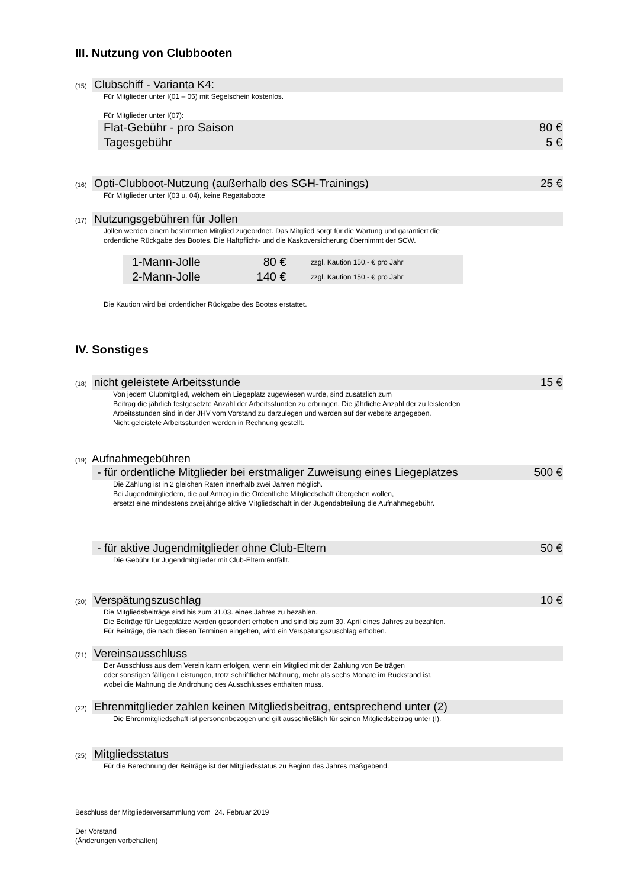III. Nutzung von Clubbooten
(15)
Clubschiff - Varianta K4:
Für Mitglieder unter I(01 – 05) mit Segelschein kostenlos.
Für Mitglieder unter I(07):
Flat-Gebühr - pro Saison 80 €
Tagesgebühr 5 €
(16)
Opti-Clubboot-Nutzung (außerhalb des SGH-Trainings) 25 €
Für Mitglieder unter I(03 u. 04), keine Regattaboote
(17)
Nutzungsgebühren für Jollen
Jollen werden einem bestimmten Mitglied zugeordnet. Das Mitglied sorgt für die Wartung und garantiert die
ordentliche Rückgabe des Bootes. Die Haftpflicht- und die Kaskoversicherung übernimmt der SCW.
| 1-Mann-Jolle | 80 € | zzgl. Kaution 150,- € pro Jahr |
| 2-Mann-Jolle | 140 € | zzgl. Kaution 150,- € pro Jahr |
Die Kaution wird bei ordentlicher Rückgabe des Bootes erstattet.
IV. Sonstiges
(18)
nicht geleistete Arbeitsstunde 15 €
Von jedem Clubmitglied, welchem ein Liegeplatz zugewiesen wurde, sind zusätzlich zum
Beitrag die jährlich festgesetzte Anzahl der Arbeitsstunden zu erbringen. Die jährliche Anzahl der zu leistenden
Arbeitsstunden sind in der JHV vom Vorstand zu darzulegen und werden auf der website angegeben.
Nicht geleistete Arbeitsstunden werden in Rechnung gestellt.
(19) Aufnahmegebühren
- für ordentliche Mitglieder bei erstmaliger Zuweisung eines Liegeplatzes 500 €
Die Zahlung ist in 2 gleichen Raten innerhalb zwei Jahren möglich.
Bei Jugendmitgliedern, die auf Antrag in die Ordentliche Mitgliedschaft übergehen wollen,
ersetzt eine mindestens zweijährige aktive Mitgliedschaft in der Jugendabteilung die Aufnahmegebühr.
- für aktive Jugendmitglieder ohne Club-Eltern 50 €
Die Gebühr für Jugendmitglieder mit Club-Eltern entfällt.
(20)
Verspätungszuschlag 10 €
Die Mitgliedsbeiträge sind bis zum 31.03. eines Jahres zu bezahlen.
Die Beiträge für Liegeplätze werden gesondert erhoben und sind bis zum 30. April eines Jahres zu bezahlen.
Für Beiträge, die nach diesen Terminen eingehen, wird ein Verspätungszuschlag erhoben.
(21)
Vereinsausschluss
Der Ausschluss aus dem Verein kann erfolgen, wenn ein Mitglied mit der Zahlung von Beiträgen
oder sonstigen fälligen Leistungen, trotz schriftlicher Mahnung, mehr als sechs Monate im Rückstand ist,
wobei die Mahnung die Androhung des Ausschlusses enthalten muss.
(22)
Ehrenmitglieder zahlen keinen Mitgliedsbeitrag, entsprechend unter (2)
Die Ehrenmitgliedschaft ist personenbezogen und gilt ausschließlich für seinen Mitgliedsbeitrag unter (I).
(25)
Mitgliedsstatus
Für die Berechnung der Beiträge ist der Mitgliedsstatus zu Beginn des Jahres maßgebend.
Beschluss der Mitgliederversammlung vom 24. Februar 2019
Der Vorstand
(Änderungen vorbehalten)